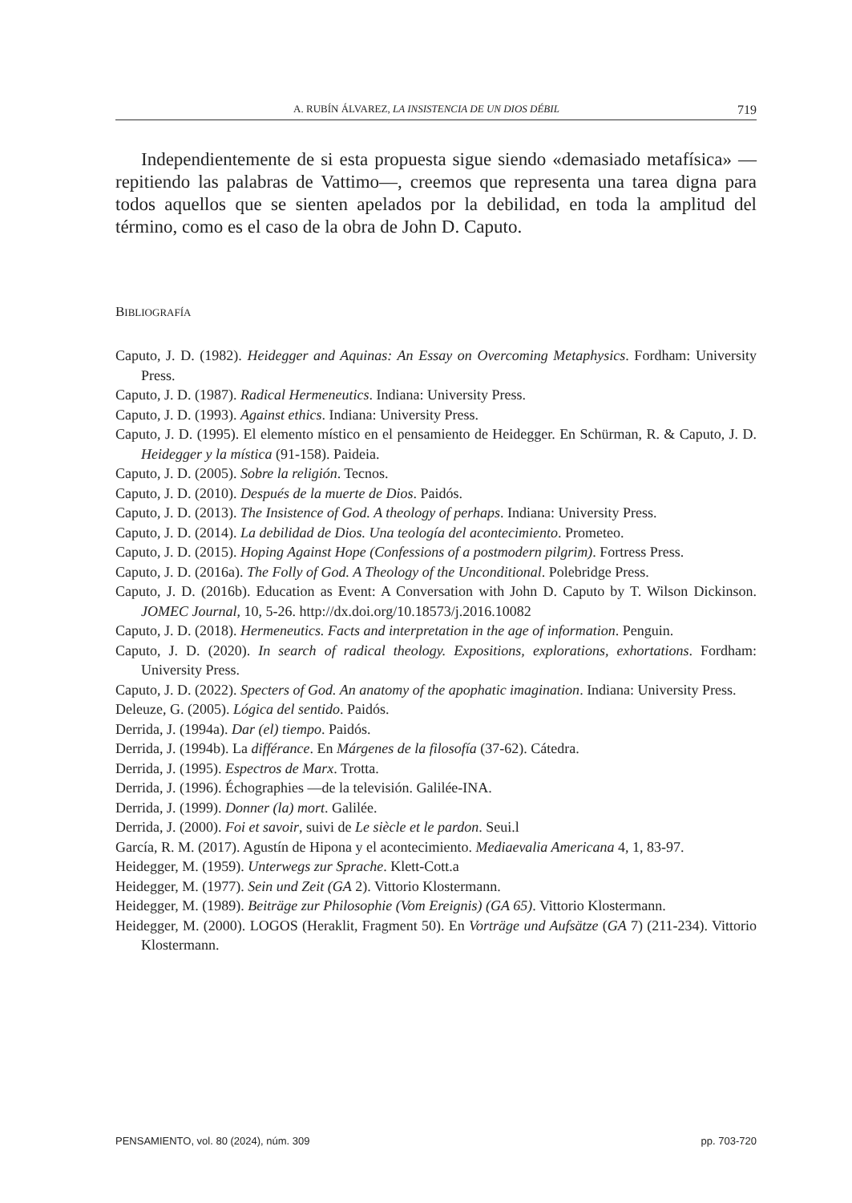A. RUBÍN ÁLVAREZ, LA INSISTENCIA DE UN DIOS DÉBIL 719
Independientemente de si esta propuesta sigue siendo «demasiado metafísica» —repitiendo las palabras de Vattimo—, creemos que representa una tarea digna para todos aquellos que se sienten apelados por la debilidad, en toda la amplitud del término, como es el caso de la obra de John D. Caputo.
BIBLIOGRAFÍA
Caputo, J. D. (1982). Heidegger and Aquinas: An Essay on Overcoming Metaphysics. Fordham: University Press.
Caputo, J. D. (1987). Radical Hermeneutics. Indiana: University Press.
Caputo, J. D. (1993). Against ethics. Indiana: University Press.
Caputo, J. D. (1995). El elemento místico en el pensamiento de Heidegger. En Schürman, R. & Caputo, J. D. Heidegger y la mística (91-158). Paideia.
Caputo, J. D. (2005). Sobre la religión. Tecnos.
Caputo, J. D. (2010). Después de la muerte de Dios. Paidós.
Caputo, J. D. (2013). The Insistence of God. A theology of perhaps. Indiana: University Press.
Caputo, J. D. (2014). La debilidad de Dios. Una teología del acontecimiento. Prometeo.
Caputo, J. D. (2015). Hoping Against Hope (Confessions of a postmodern pilgrim). Fortress Press.
Caputo, J. D. (2016a). The Folly of God. A Theology of the Unconditional. Polebridge Press.
Caputo, J. D. (2016b). Education as Event: A Conversation with John D. Caputo by T. Wilson Dickinson. JOMEC Journal, 10, 5-26. http://dx.doi.org/10.18573/j.2016.10082
Caputo, J. D. (2018). Hermeneutics. Facts and interpretation in the age of information. Penguin.
Caputo, J. D. (2020). In search of radical theology. Expositions, explorations, exhortations. Fordham: University Press.
Caputo, J. D. (2022). Specters of God. An anatomy of the apophatic imagination. Indiana: University Press.
Deleuze, G. (2005). Lógica del sentido. Paidós.
Derrida, J. (1994a). Dar (el) tiempo. Paidós.
Derrida, J. (1994b). La différance. En Márgenes de la filosofía (37-62). Cátedra.
Derrida, J. (1995). Espectros de Marx. Trotta.
Derrida, J. (1996). Échographies —de la televisión. Galilée-INA.
Derrida, J. (1999). Donner (la) mort. Galilée.
Derrida, J. (2000). Foi et savoir, suivi de Le siècle et le pardon. Seui.l
García, R. M. (2017). Agustín de Hipona y el acontecimiento. Mediaevalia Americana 4, 1, 83-97.
Heidegger, M. (1959). Unterwegs zur Sprache. Klett-Cott.a
Heidegger, M. (1977). Sein und Zeit (GA 2). Vittorio Klostermann.
Heidegger, M. (1989). Beiträge zur Philosophie (Vom Ereignis) (GA 65). Vittorio Klostermann.
Heidegger, M. (2000). LOGOS (Heraklit, Fragment 50). En Vorträge und Aufsätze (GA 7) (211-234). Vittorio Klostermann.
PENSAMIENTO, vol. 80 (2024), núm. 309 pp. 703-720